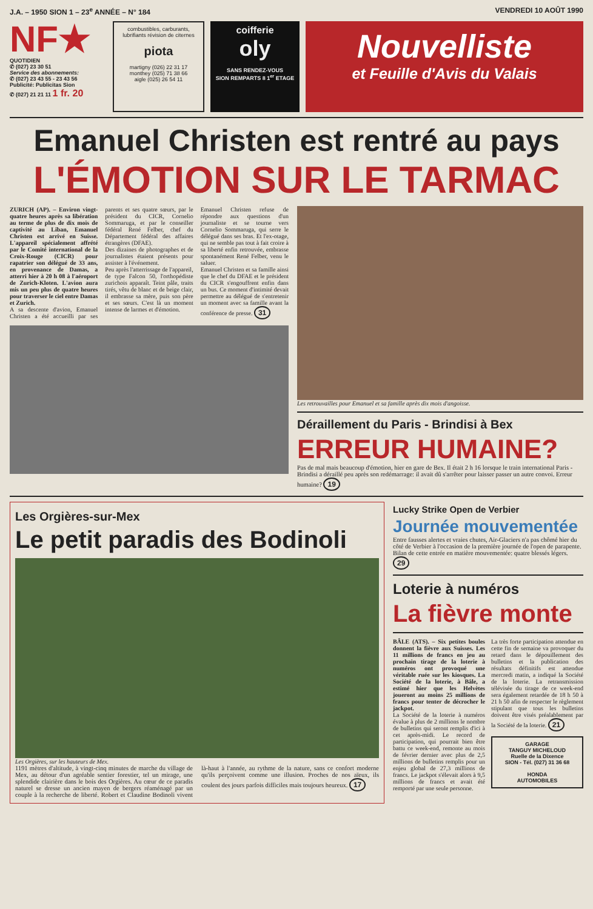J.A. – 1950 SION 1 – 23<sup>e</sup> ANNÉE – N° 184 VENDREDI 10 AOÛT 1990
NF★
QUOTIDIEN
✆ (027) 23 30 51
Service des abonnements:
✆ (027) 23 43 55 - 23 43 56
Publicité: Publicitas Sion
✆ (027) 21 21 11 1 fr. 20
combustibles, carburants, lubrifiants révision de citernes
piota
martigny (026) 22 31 17
monthey (025) 71 38 66
aigle (025) 26 54 11
coifferie
oly
SANS RENDEZ-VOUS
SION REMPARTS 8 1<sup>er</sup> ETAGE
Nouvelliste
et Feuille d'Avis du Valais
Emanuel Christen est rentré au pays
L'ÉMOTION SUR LE TARMAC
ZURICH (AP). – Environ vingt-quatre heures après sa libération au terme de plus de dix mois de captivité au Liban, Emanuel Christen est arrivé en Suisse. L'appareil spécialement affrété par le Comité international de la Croix-Rouge (CICR) pour rapatrier son délégué de 33 ans, en provenance de Damas, a atterri hier à 20 h 08 à l'aéroport de Zurich-Kloten. L'avion aura mis un peu plus de quatre heures pour traverser le ciel entre Damas et Zurich.
A sa descente d'avion, Emanuel Christen a été accueilli par ses parents et ses quatre sœurs, par le président du CICR, Cornelio Sommaruga, et par le conseiller fédéral René Felber, chef du Département fédéral des affaires étrangères (DFAE).
Des dizaines de photographes et de journalistes étaient présents pour assister à l'événement.
Peu après l'atterrissage de l'appareil, de type Falcon 50, l'orthopédiste zurichois apparaît. Teint pâle, traits tirés, vêtu de blanc et de beige clair, il embrasse sa mère, puis son père et ses sœurs. C'est là un moment intense de larmes et d'émotion.
Emanuel Christen refuse de répondre aux questions d'un journaliste et se tourne vers Cornelio Sommaruga, qui serre le délégué dans ses bras. Et l'ex-otage, qui ne semble pas tout à fait croire à sa liberté enfin retrouvée, embrasse spontanément René Felber, venu le saluer.
Emanuel Christen et sa famille ainsi que le chef du DFAE et le président du CICR s'engouffrent enfin dans un bus. Ce moment d'intimité devait permettre au délégué de s'entretenir un moment avec sa famille avant la conférence de presse. 31
Les retrouvailles pour Emanuel et sa famille après dix mois d'angoisse.
Déraillement du Paris - Brindisi à Bex
ERREUR HUMAINE?
Pas de mal mais beaucoup d'émotion, hier en gare de Bex. Il était 2 h 16 lorsque le train international Paris - Brindisi a déraillé peu après son redémarrage: il avait dû s'arrêter pour laisser passer un autre convoi. Erreur humaine? 19
Les Orgières-sur-Mex
Le petit paradis des Bodinoli
Les Orgières, sur les hauteurs de Mex.
1191 mètres d'altitude, à vingt-cinq minutes de marche du village de Mex, au détour d'un agréable sentier forestier, tel un mirage, une splendide clairière dans le bois des Orgières. Au cœur de ce paradis naturel se dresse un ancien mayen de bergers réaménagé par un couple à la recherche de liberté. Robert et Claudine Bodinoli vivent là-haut à l'année, au rythme de la nature, sans ce confort moderne qu'ils perçoivent comme une illusion. Proches de nos aïeux, ils coulent des jours parfois difficiles mais toujours heureux. 17
Lucky Strike Open de Verbier
Journée mouvementée
Entre fausses alertes et vraies chutes, Air-Glaciers n'a pas chômé hier du côté de Verbier à l'occasion de la première journée de l'open de parapente. Bilan de cette entrée en matière mouvementée: quatre blessés légers. 29
Loterie à numéros
La fièvre monte
BÂLE (ATS). – Six petites boules donnent la fièvre aux Suisses. Les 11 millions de francs en jeu au prochain tirage de la loterie à numéros ont provoqué une véritable ruée sur les kiosques. La Société de la loterie, à Bâle, a estimé hier que les Helvètes joueront au moins 25 millions de francs pour tenter de décrocher le jackpot.
La Société de la loterie à numéros évalue à plus de 2 millions le nombre de bulletins qui seront remplis d'ici à cet après-midi. Le record de participation, qui pourrait bien être battu ce week-end, remonte au mois de février dernier avec plus de 2,5 millions de bulletins remplis pour un enjeu global de 27,3 millions de francs. Le jackpot s'élevait alors à 9,5 millions de francs et avait été remporté par une seule personne.
La très forte participation attendue en cette fin de semaine va provoquer du retard dans le dépouillement des bulletins et la publication des résultats définitifs est attendue mercredi matin, a indiqué la Société de la loterie. La retransmission télévisée du tirage de ce week-end sera également retardée de 18 h 50 à 21 h 50 afin de respecter le règlement stipulant que tous les bulletins doivent être visés préalablement par la Société de la loterie. 21
GARAGE
TANGUY MICHELOUD
Ruelle de la Dixence
SION - Tél. (027) 31 36 68
HONDA
AUTOMOBILES